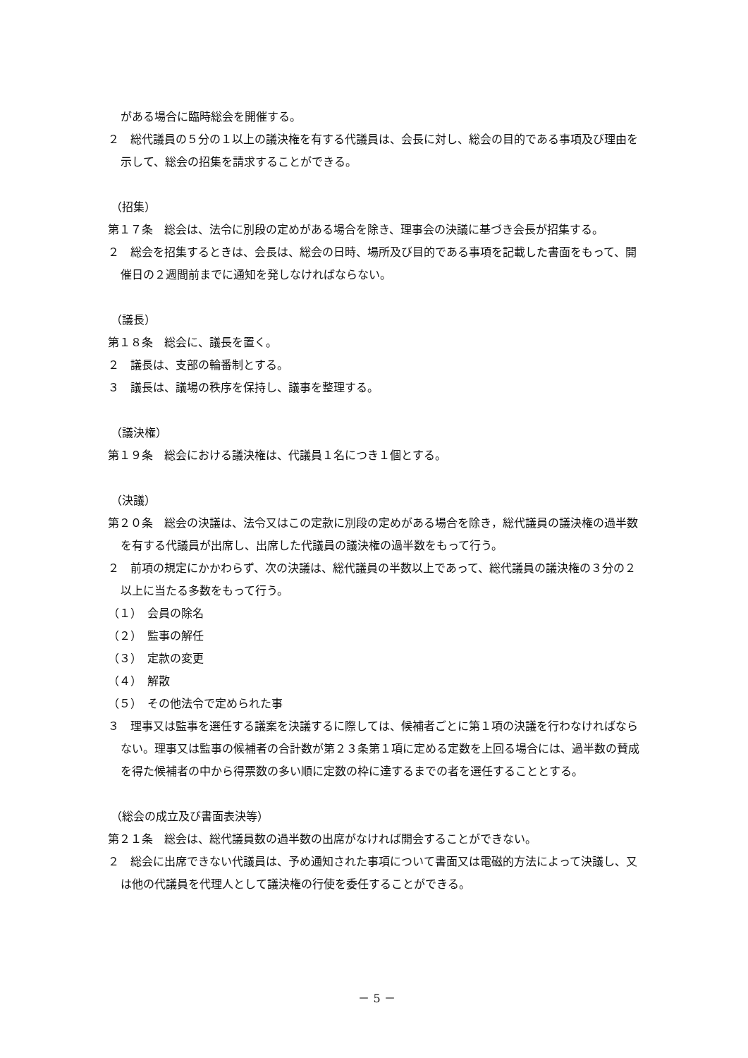がある場合に臨時総会を開催する。
２　総代議員の５分の１以上の議決権を有する代議員は、会長に対し、総会の目的である事項及び理由を示して、総会の招集を請求することができる。
（招集）
第１７条　総会は、法令に別段の定めがある場合を除き、理事会の決議に基づき会長が招集する。
２　総会を招集するときは、会長は、総会の日時、場所及び目的である事項を記載した書面をもって、開催日の２週間前までに通知を発しなければならない。
（議長）
第１８条　総会に、議長を置く。
２　議長は、支部の輪番制とする。
３　議長は、議場の秩序を保持し、議事を整理する。
（議決権）
第１９条　総会における議決権は、代議員１名につき１個とする。
（決議）
第２０条　総会の決議は、法令又はこの定款に別段の定めがある場合を除き，総代議員の議決権の過半数を有する代議員が出席し、出席した代議員の議決権の過半数をもって行う。
２　前項の規定にかかわらず、次の決議は、総代議員の半数以上であって、総代議員の議決権の３分の２以上に当たる多数をもって行う。
（１）　会員の除名
（２）　監事の解任
（３）　定款の変更
（４）　解散
（５）　その他法令で定められた事
３　理事又は監事を選任する議案を決議するに際しては、候補者ごとに第１項の決議を行わなければならない。理事又は監事の候補者の合計数が第２３条第１項に定める定数を上回る場合には、過半数の賛成を得た候補者の中から得票数の多い順に定数の枠に達するまでの者を選任することとする。
（総会の成立及び書面表決等）
第２１条　総会は、総代議員数の過半数の出席がなければ開会することができない。
２　総会に出席できない代議員は、予め通知された事項について書面又は電磁的方法によって決議し、又は他の代議員を代理人として議決権の行使を委任することができる。
－ 5 －